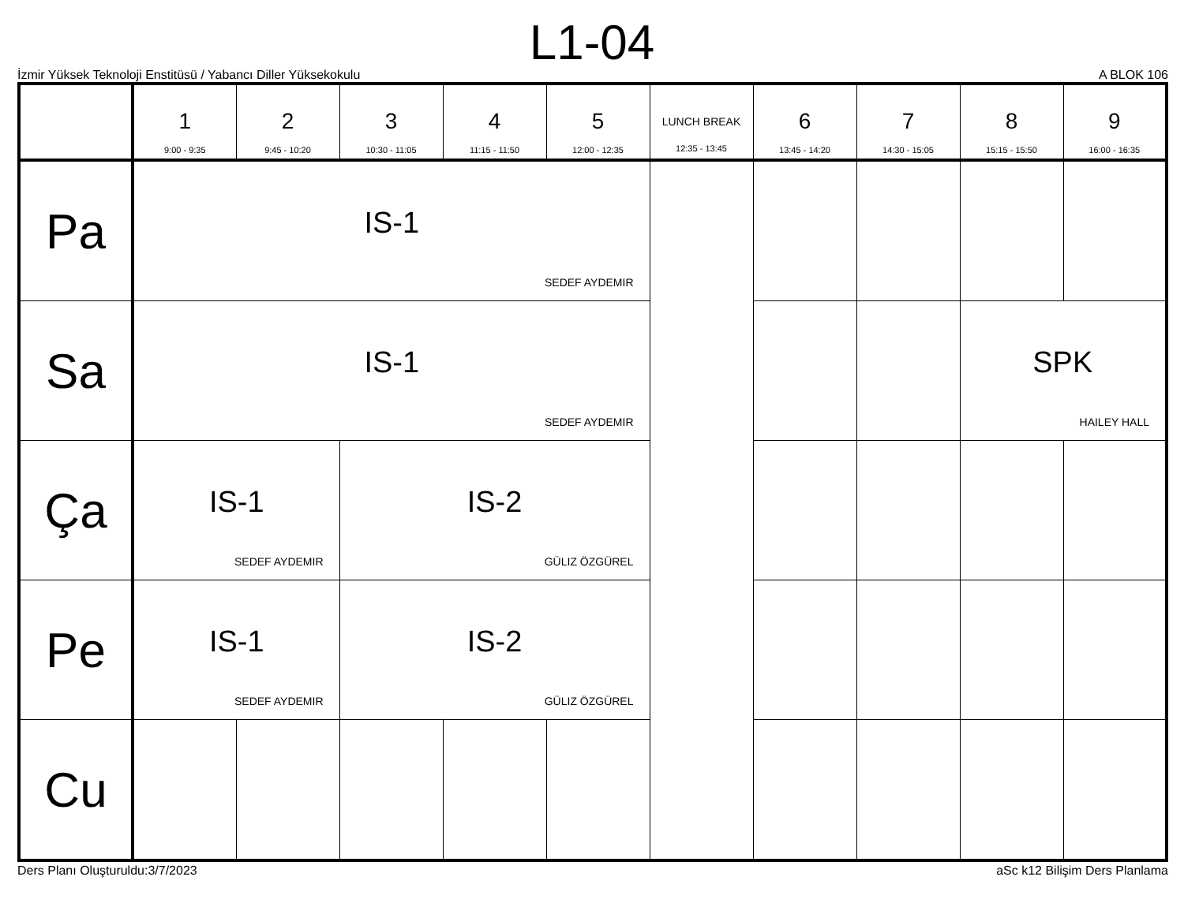L1-04
İzmir Yüksek Teknoloji Enstitüsü / Yabancı Diller Yüksekokulu A BLOK 106
| | 1 9:00 - 9:35 | 2 9:45 - 10:20 | 3 10:30 - 11:05 | 4 11:15 - 11:50 | 5 12:00 - 12:35 | LUNCH BREAK 12:35 - 13:45 | 6 13:45 - 14:20 | 7 14:30 - 15:05 | 8 15:15 - 15:50 | 9 16:00 - 16:35 |
| --- | --- | --- | --- | --- | --- | --- | --- | --- | --- | --- |
| Pa | IS-1 SEDEF AYDEMIR | | | | | | | | | |
| Sa | IS-1 SEDEF AYDEMIR | | | | | | | | SPK HAILEY HALL | |
| Ça | IS-1 SEDEF AYDEMIR | | IS-2 GÜLIZ ÖZGÜREL | | | | | | | |
| Pe | IS-1 SEDEF AYDEMIR | | IS-2 GÜLIZ ÖZGÜREL | | | | | | | |
| Cu | | | | | | | | | | |
Ders Planı Oluşturuldu:3/7/2023 aSc k12 Bilişim Ders Planlama